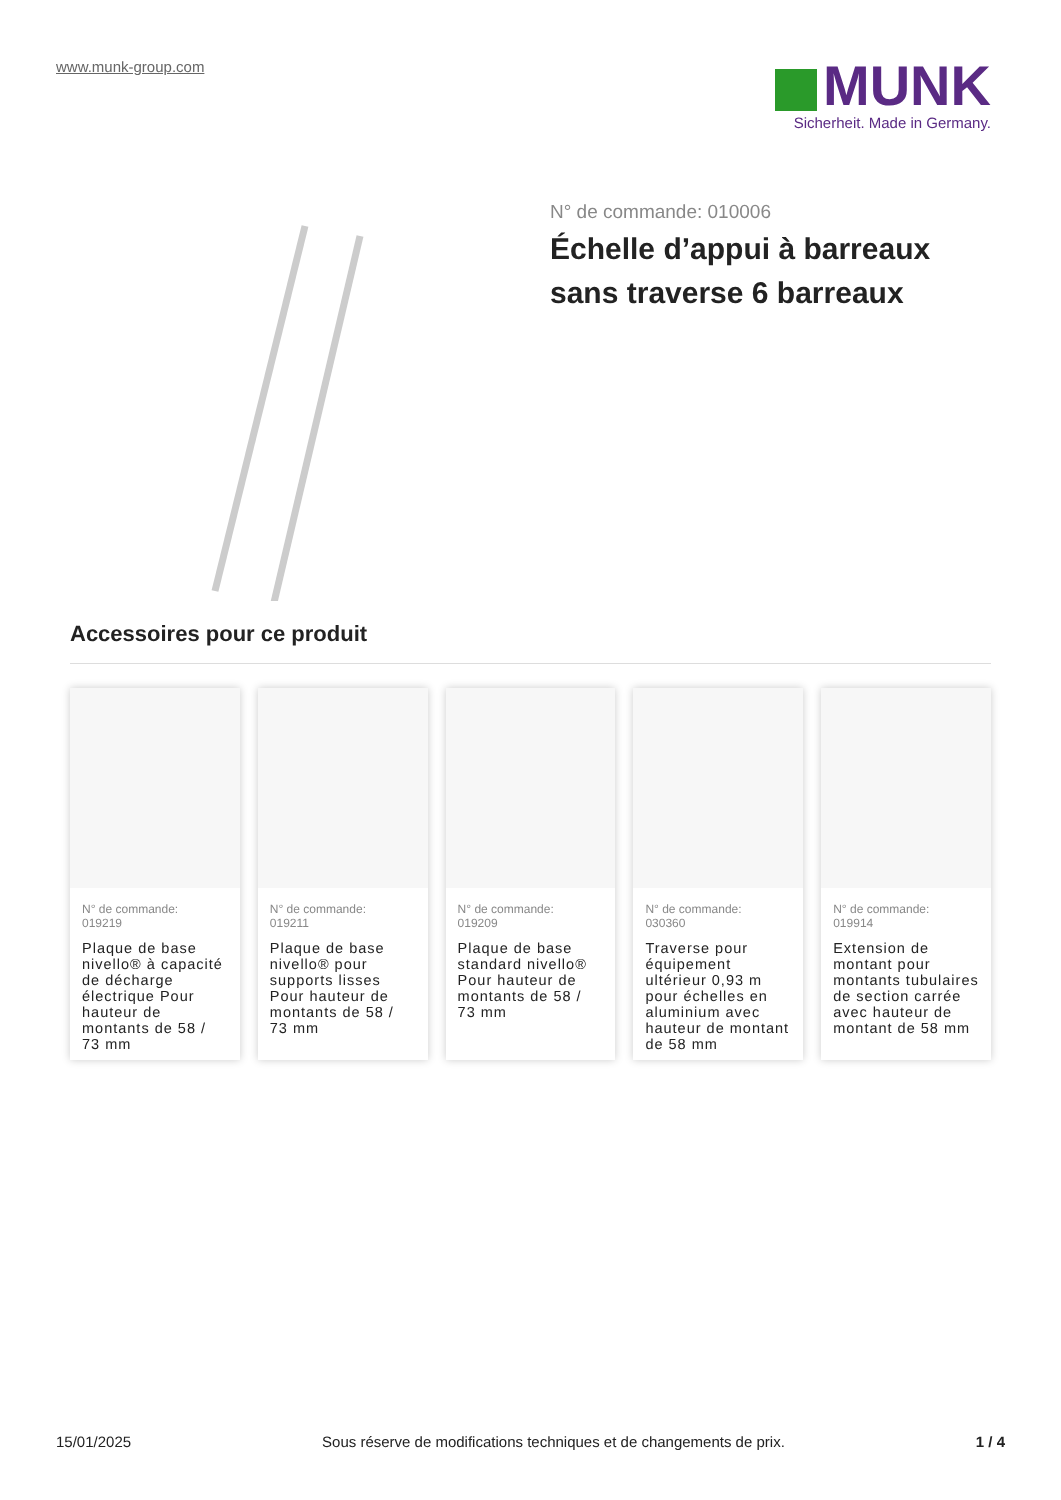www.munk-group.com
MUNK
Sicherheit. Made in Germany.
N° de commande: 010006
Échelle d’appui à barreaux sans traverse 6 barreaux
Accessoires pour ce produit
N° de commande:
019219
Plaque de base nivello® à capacité de décharge électrique Pour hauteur de montants de 58 / 73 mm
N° de commande:
019211
Plaque de base nivello® pour supports lisses Pour hauteur de montants de 58 / 73 mm
N° de commande:
019209
Plaque de base standard nivello® Pour hauteur de montants de 58 / 73 mm
N° de commande:
030360
Traverse pour équipement ultérieur 0,93 m pour échelles en aluminium avec hauteur de montant de 58 mm
N° de commande:
019914
Extension de montant pour montants tubulaires de section carrée avec hauteur de montant de 58 mm
15/01/2025 Sous réserve de modifications techniques et de changements de prix. 1 / 4